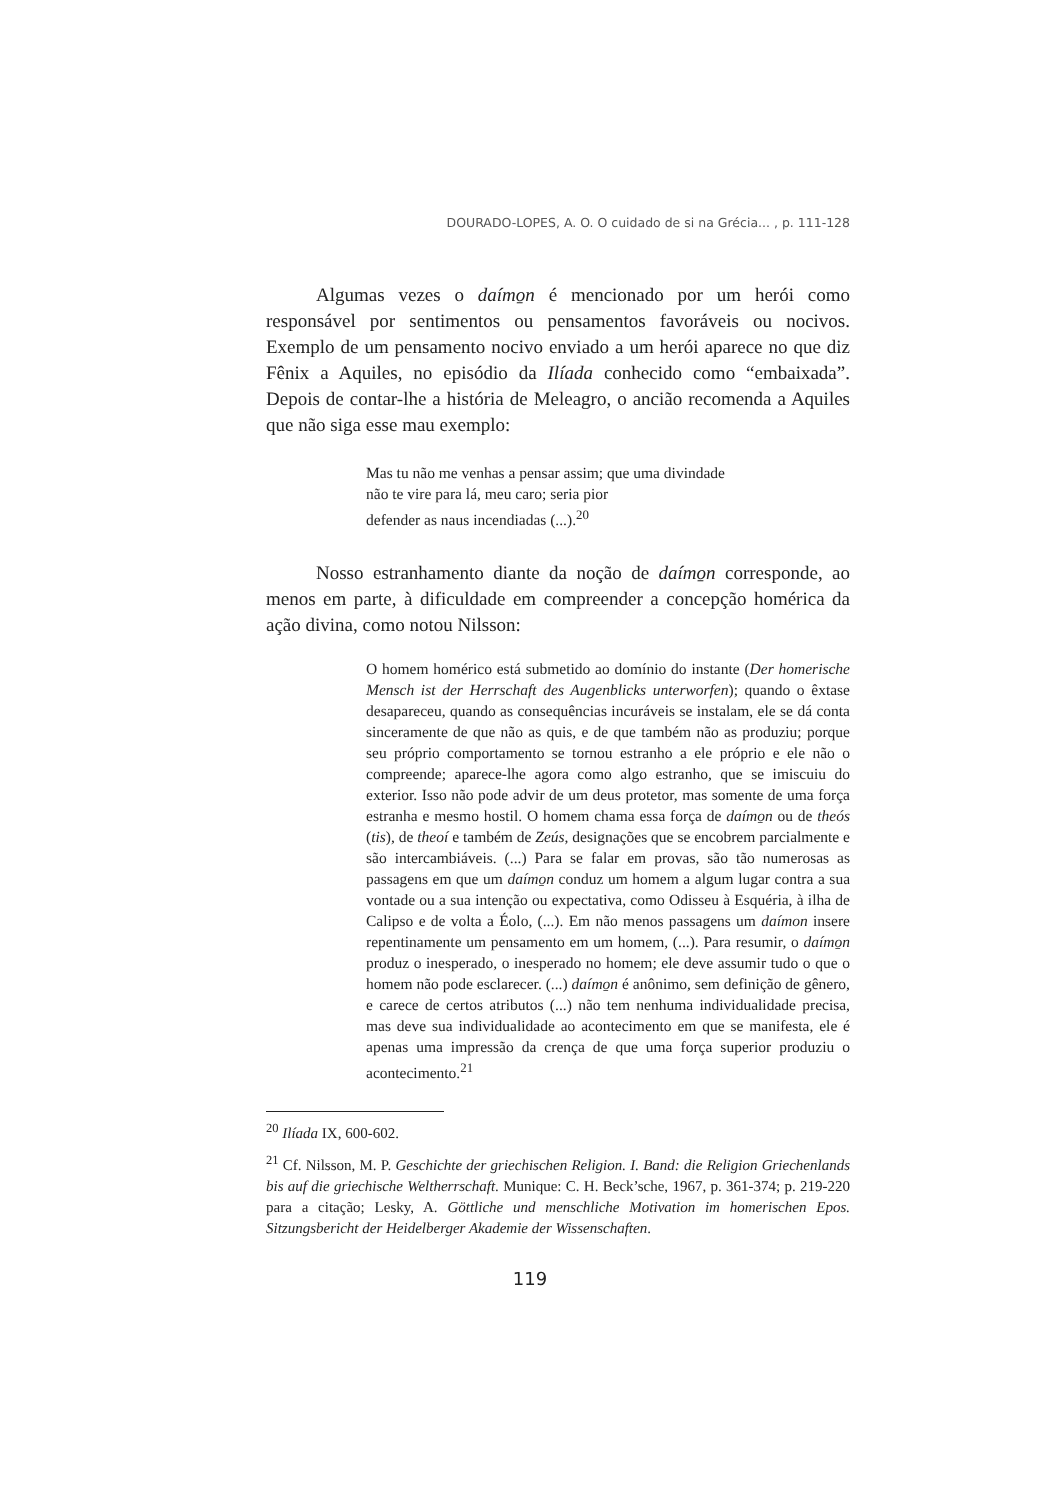DOURADO-LOPES, A. O. O cuidado de si na Grécia... , p. 111-128
Algumas vezes o daímo̱n é mencionado por um herói como responsável por sentimentos ou pensamentos favoráveis ou nocivos. Exemplo de um pensamento nocivo enviado a um herói aparece no que diz Fênix a Aquiles, no episódio da Ilíada conhecido como “embaixada”. Depois de contar-lhe a história de Meleagro, o ancião recomenda a Aquiles que não siga esse mau exemplo:
Mas tu não me venhas a pensar assim; que uma divindade
não te vire para lá, meu caro; seria pior
defender as naus incendiadas (...).<sup>20</sup>
Nosso estranhamento diante da noção de daímo̱n corresponde, ao menos em parte, à dificuldade em compreender a concepção homérica da ação divina, como notou Nilsson:
O homem homérico está submetido ao domínio do instante (Der homerische Mensch ist der Herrschaft des Augenblicks unterworfen); quando o êxtase desapareceu, quando as consequências incuráveis se instalam, ele se dá conta sinceramente de que não as quis, e de que também não as produziu; porque seu próprio comportamento se tornou estranho a ele próprio e ele não o compreende; aparece-lhe agora como algo estranho, que se imiscuiu do exterior. Isso não pode advir de um deus protetor, mas somente de uma força estranha e mesmo hostil. O homem chama essa força de daímo̱n ou de theós (tis), de theoí e também de Zeús, designações que se encobrem parcialmente e são intercambiáveis. (...) Para se falar em provas, são tão numerosas as passagens em que um daímo̱n conduz um homem a algum lugar contra a sua vontade ou a sua intenção ou expectativa, como Odisseu à Esquéria, à ilha de Calipso e de volta a Éolo, (...). Em não menos passagens um daímon insere repentinamente um pensamento em um homem, (...). Para resumir, o daímo̱n produz o inesperado, o inesperado no homem; ele deve assumir tudo o que o homem não pode esclarecer. (...) daímo̱n é anônimo, sem definição de gênero, e carece de certos atributos (...) não tem nenhuma individualidade precisa, mas deve sua individualidade ao acontecimento em que se manifesta, ele é apenas uma impressão da crença de que uma força superior produziu o acontecimento.<sup>21</sup>
<sup>20</sup> Ilíada IX, 600-602.
<sup>21</sup> Cf. Nilsson, M. P. Geschichte der griechischen Religion. I. Band: die Religion Griechenlands bis auf die griechische Weltherrschaft. Munique: C. H. Beck’sche, 1967, p. 361-374; p. 219-220 para a citação; Lesky, A. Göttliche und menschliche Motivation im homerischen Epos. Sitzungsbericht der Heidelberger Akademie der Wissenschaften.
119